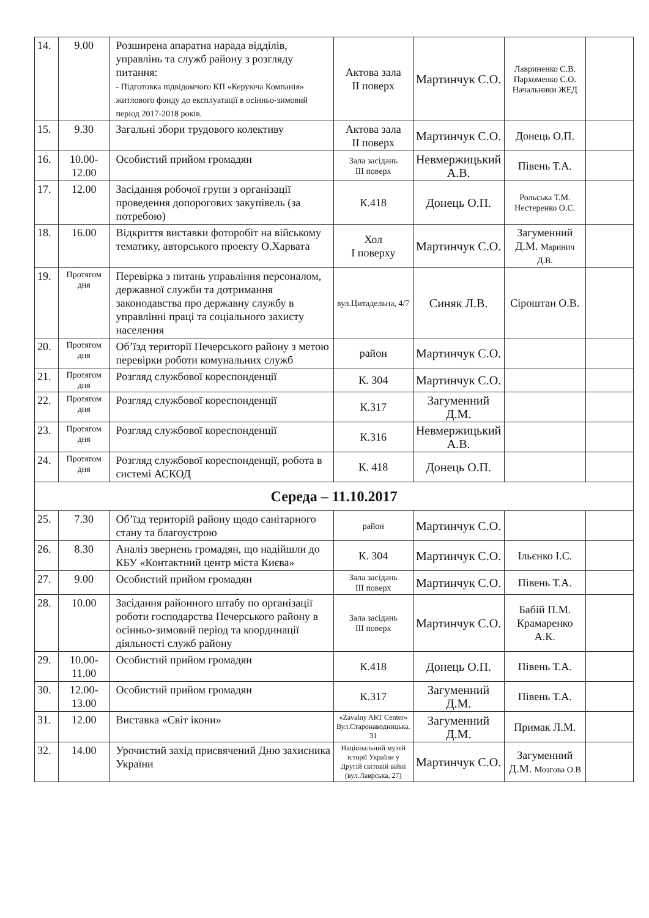| 14. | 9.00 | Розширена апаратна нарада відділів, управлінь та служб району з розгляду питання: - Підготовка підвідомчого КП «Керуюча Компанія» житлового фонду до експлуатації в осінньо-зимовий період 2017-2018 років. | Актова зала II поверх | Мартинчук С.О. | Лавриненко С.В. Пархоменко С.О. Начальники ЖЕД | |
| 15. | 9.30 | Загальні збори трудового колективу | Актова зала II поверх | Мартинчук С.О. | Донець О.П. | |
| 16. | 10.00-12.00 | Особистий прийом громадян | Зала засідань III поверх | Невмержицький А.В. | Півень Т.А. | |
| 17. | 12.00 | Засідання робочої групи з організації проведення допорогових закупівель (за потребою) | К.418 | Донець О.П. | Рольська Т.М. Нестеренко О.С. | |
| 18. | 16.00 | Відкриття виставки фоторобіт на війському тематику, авторського проекту О.Харвата | Хол I поверху | Мартинчук С.О. | Загуменний Д.М. Маринич Д.В. | |
| 19. | Протягом дня | Перевірка з питань управління персоналом, державної служби та дотримання законодавства про державну службу в управлінні праці та соціального захисту населення | вул.Цитадельна, 4/7 | Синяк Л.В. | Сіроштан О.В. | |
| 20. | Протягом дня | Об’їзд території Печерського району з метою перевірки роботи комунальних служб | район | Мартинчук С.О. | | |
| 21. | Протягом дня | Розгляд службової кореспонденції | К. 304 | Мартинчук С.О. | | |
| 22. | Протягом дня | Розгляд службової кореспонденції | К.317 | Загуменний Д.М. | | |
| 23. | Протягом дня | Розгляд службової кореспонденції | К.316 | Невмержицький А.В. | | |
| 24. | Протягом дня | Розгляд службової кореспонденції, робота в системі АСКОД | К. 418 | Донець О.П. | | |
| Середа – 11.10.2017 | | | | | | |
| 25. | 7.30 | Об’їзд територій району щодо санітарного стану та благоустрою | район | Мартинчук С.О. | | |
| 26. | 8.30 | Аналіз звернень громадян, що надійшли до КБУ «Контактний центр міста Києва» | К. 304 | Мартинчук С.О. | Ільєнко І.С. | |
| 27. | 9.00 | Особистий прийом громадян | Зала засідань III поверх | Мартинчук С.О. | Півень Т.А. | |
| 28. | 10.00 | Засідання районного штабу по організації роботи господарства Печерського району в осінньо-зимовий період та координації діяльності служб району | Зала засідань III поверх | Мартинчук С.О. | Бабій П.М. Крамаренко А.К. | |
| 29. | 10.00-11.00 | Особистий прийом громадян | К.418 | Донець О.П. | Півень Т.А. | |
| 30. | 12.00-13.00 | Особистий прийом громадян | К.317 | Загуменний Д.М. | Півень Т.А. | |
| 31. | 12.00 | Виставка «Світ ікони» | «Zavalny ART Center» Вул.Старонаводницька. 31 | Загуменний Д.М. | Примак Л.М. | |
| 32. | 14.00 | Урочистий захід присвячений Дню захисника України | Національний музей історії України у Другій світовій війні (вул.Лаврська, 27) | Мартинчук С.О. | Загуменний Д.М. Мозгова О.В | |